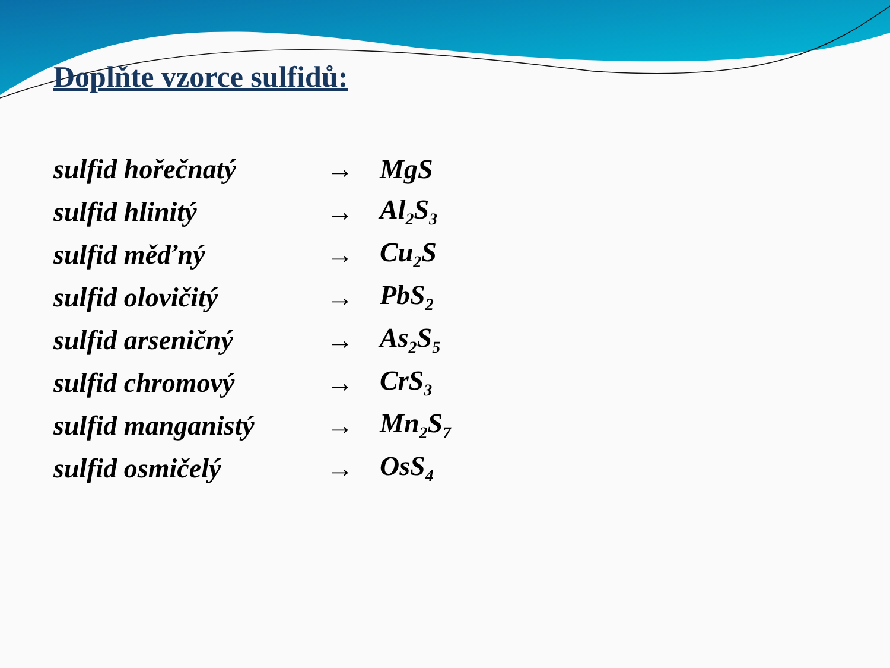Doplňte vzorce sulfidů:
sulfid hořečnatý → MgS
sulfid hlinitý → Al<sub>2</sub>S<sub>3</sub>
sulfid měďný → Cu<sub>2</sub>S
sulfid olovičitý → PbS<sub>2</sub>
sulfid arseničný → As<sub>2</sub>S<sub>5</sub>
sulfid chromový → CrS<sub>3</sub>
sulfid manganistý → Mn<sub>2</sub>S<sub>7</sub>
sulfid osmičelý → OsS<sub>4</sub>